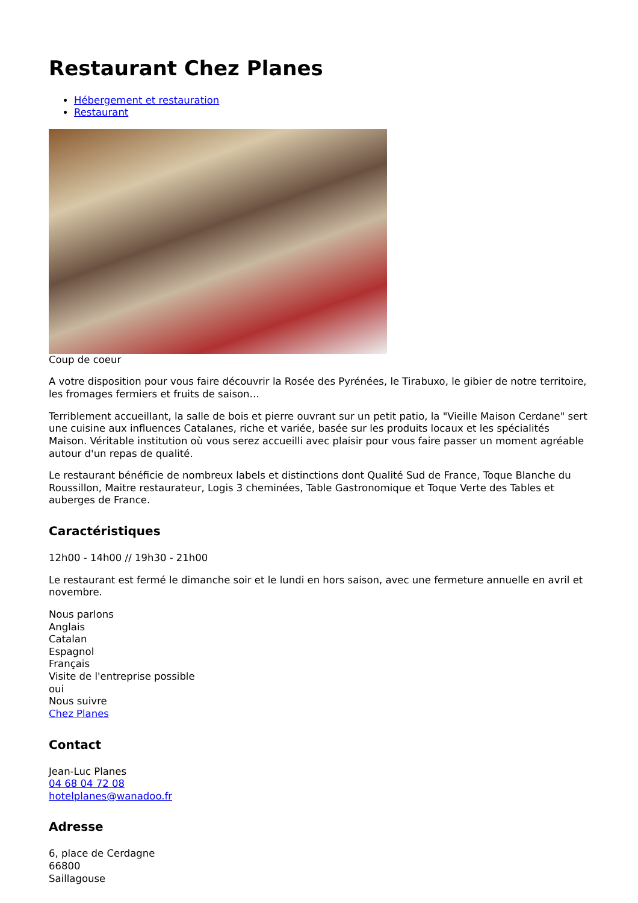Restaurant Chez Planes
Hébergement et restauration
Restaurant
Coup de coeur
A votre disposition pour vous faire découvrir la Rosée des Pyrénées, le Tirabuxo, le gibier de notre territoire, les fromages fermiers et fruits de saison…
Terriblement accueillant, la salle de bois et pierre ouvrant sur un petit patio, la "Vieille Maison Cerdane" sert une cuisine aux influences Catalanes, riche et variée, basée sur les produits locaux et les spécialités Maison. Véritable institution où vous serez accueilli avec plaisir pour vous faire passer un moment agréable autour d'un repas de qualité.
Le restaurant bénéficie de nombreux labels et distinctions dont Qualité Sud de France, Toque Blanche du Roussillon, Maitre restaurateur, Logis 3 cheminées, Table Gastronomique et Toque Verte des Tables et auberges de France.
Caractéristiques
12h00 - 14h00 // 19h30 - 21h00
Le restaurant est fermé le dimanche soir et le lundi en hors saison, avec une fermeture annuelle en avril et novembre.
Nous parlons
Anglais
Catalan
Espagnol
Français
Visite de l'entreprise possible
oui
Nous suivre
Chez Planes
Contact
Jean-Luc Planes
04 68 04 72 08
hotelplanes@wanadoo.fr
Adresse
6, place de Cerdagne
66800
Saillagouse